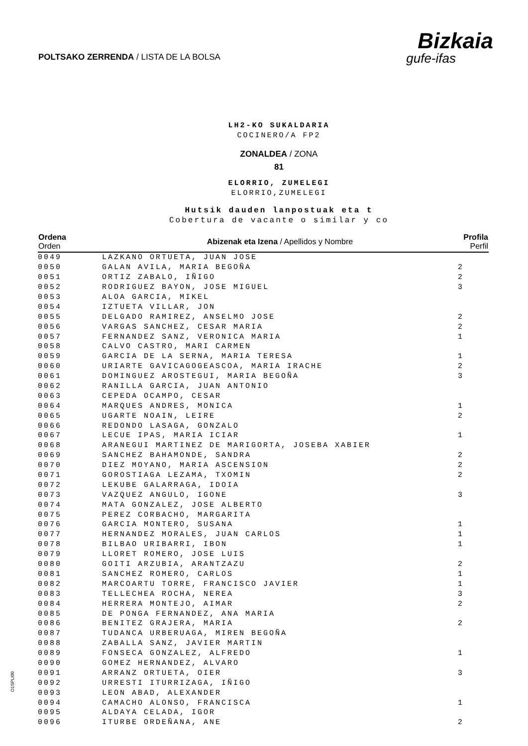POLTSAKO ZERRENDA / LISTA DE LA BOLSA
Bizkaia
gufe-ifas
LH2-KO SUKALDARIA
COCINERO/A FP2
ZONALDEA / ZONA
81
ELORRIO, ZUMELEGI
ELORRIO,ZUMELEGI
Hutsik dauden lanpostuak eta t
Cobertura de vacante o similar y co
| Ordena Orden | Abizenak eta Izena / Apellidos y Nombre | Profila Perfil |
| --- | --- | --- |
| 0049 | LAZKANO ORTUETA, JUAN JOSE | |
| 0050 | GALAN AVILA, MARIA BEGOÑA | 2 |
| 0051 | ORTIZ ZABALO, IÑIGO | 2 |
| 0052 | RODRIGUEZ BAYON, JOSE MIGUEL | 3 |
| 0053 | ALOA GARCIA, MIKEL | |
| 0054 | IZTUETA VILLAR, JON | |
| 0055 | DELGADO RAMIREZ, ANSELMO JOSE | 2 |
| 0056 | VARGAS SANCHEZ, CESAR MARIA | 2 |
| 0057 | FERNANDEZ SANZ, VERONICA MARIA | 1 |
| 0058 | CALVO CASTRO, MARI CARMEN | |
| 0059 | GARCIA DE LA SERNA, MARIA TERESA | 1 |
| 0060 | URIARTE GAVICAGOGEASCOA, MARIA IRACHE | 2 |
| 0061 | DOMINGUEZ AROSTEGUI, MARIA BEGOÑA | 3 |
| 0062 | RANILLA GARCIA, JUAN ANTONIO | |
| 0063 | CEPEDA OCAMPO, CESAR | |
| 0064 | MARQUES ANDRES, MONICA | 1 |
| 0065 | UGARTE NOAIN, LEIRE | 2 |
| 0066 | REDONDO LASAGA, GONZALO | |
| 0067 | LECUE IPAS, MARIA ICIAR | 1 |
| 0068 | ARANEGUI MARTINEZ DE MARIGORTA, JOSEBA XABIER | |
| 0069 | SANCHEZ BAHAMONDE, SANDRA | 2 |
| 0070 | DIEZ MOYANO, MARIA ASCENSION | 2 |
| 0071 | GOROSTIAGA LEZAMA, TXOMIN | 2 |
| 0072 | LEKUBE GALARRAGA, IDOIA | |
| 0073 | VAZQUEZ ANGULO, IGONE | 3 |
| 0074 | MATA GONZALEZ, JOSE ALBERTO | |
| 0075 | PEREZ CORBACHO, MARGARITA | |
| 0076 | GARCIA MONTERO, SUSANA | 1 |
| 0077 | HERNANDEZ MORALES, JUAN CARLOS | 1 |
| 0078 | BILBAO URIBARRI, IBON | 1 |
| 0079 | LLORET ROMERO, JOSE LUIS | |
| 0080 | GOITI ARZUBIA, ARANTZAZU | 2 |
| 0081 | SANCHEZ ROMERO, CARLOS | 1 |
| 0082 | MARCOARTU TORRE, FRANCISCO JAVIER | 1 |
| 0083 | TELLECHEA ROCHA, NEREA | 3 |
| 0084 | HERRERA MONTEJO, AIMAR | 2 |
| 0085 | DE PONGA FERNANDEZ, ANA MARIA | |
| 0086 | BENITEZ GRAJERA, MARIA | 2 |
| 0087 | TUDANCA URBERUAGA, MIREN BEGOÑA | |
| 0088 | ZABALLA SANZ, JAVIER MARTIN | |
| 0089 | FONSECA GONZALEZ, ALFREDO | 1 |
| 0090 | GOMEZ HERNANDEZ, ALVARO | |
| 0091 | ARRANZ ORTUETA, OIER | 3 |
| 0092 | URRESTI ITURRIZAGA, IÑIGO | |
| 0093 | LEON ABAD, ALEXANDER | |
| 0094 | CAMACHO ALONSO, FRANCISCA | 1 |
| 0095 | ALDAYA CELADA, IGOR | |
| 0096 | ITURBE ORDEÑANA, ANE | 2 |
O1SPLI00